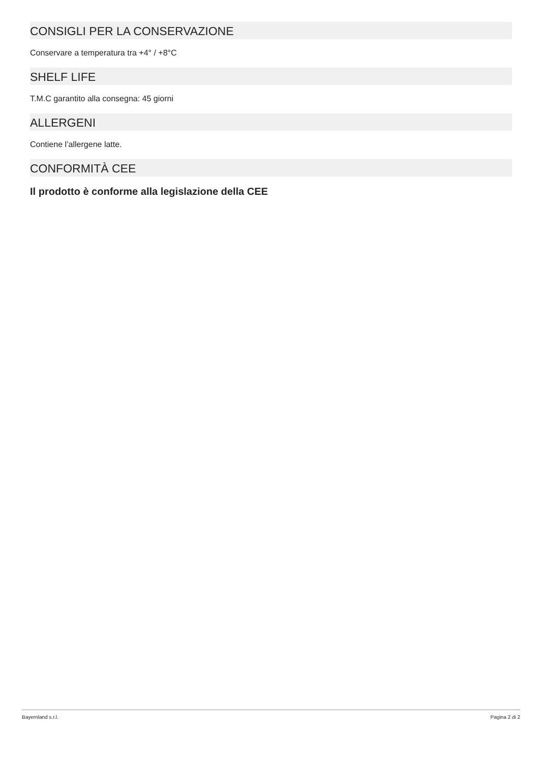CONSIGLI PER LA CONSERVAZIONE
Conservare a temperatura tra +4° / +8°C
SHELF LIFE
T.M.C garantito alla consegna: 45 giorni
ALLERGENI
Contiene l’allergene latte.
CONFORMITÀ CEE
Il prodotto è conforme alla legislazione della CEE
Bayernland s.r.l. Pagina 2 di 2